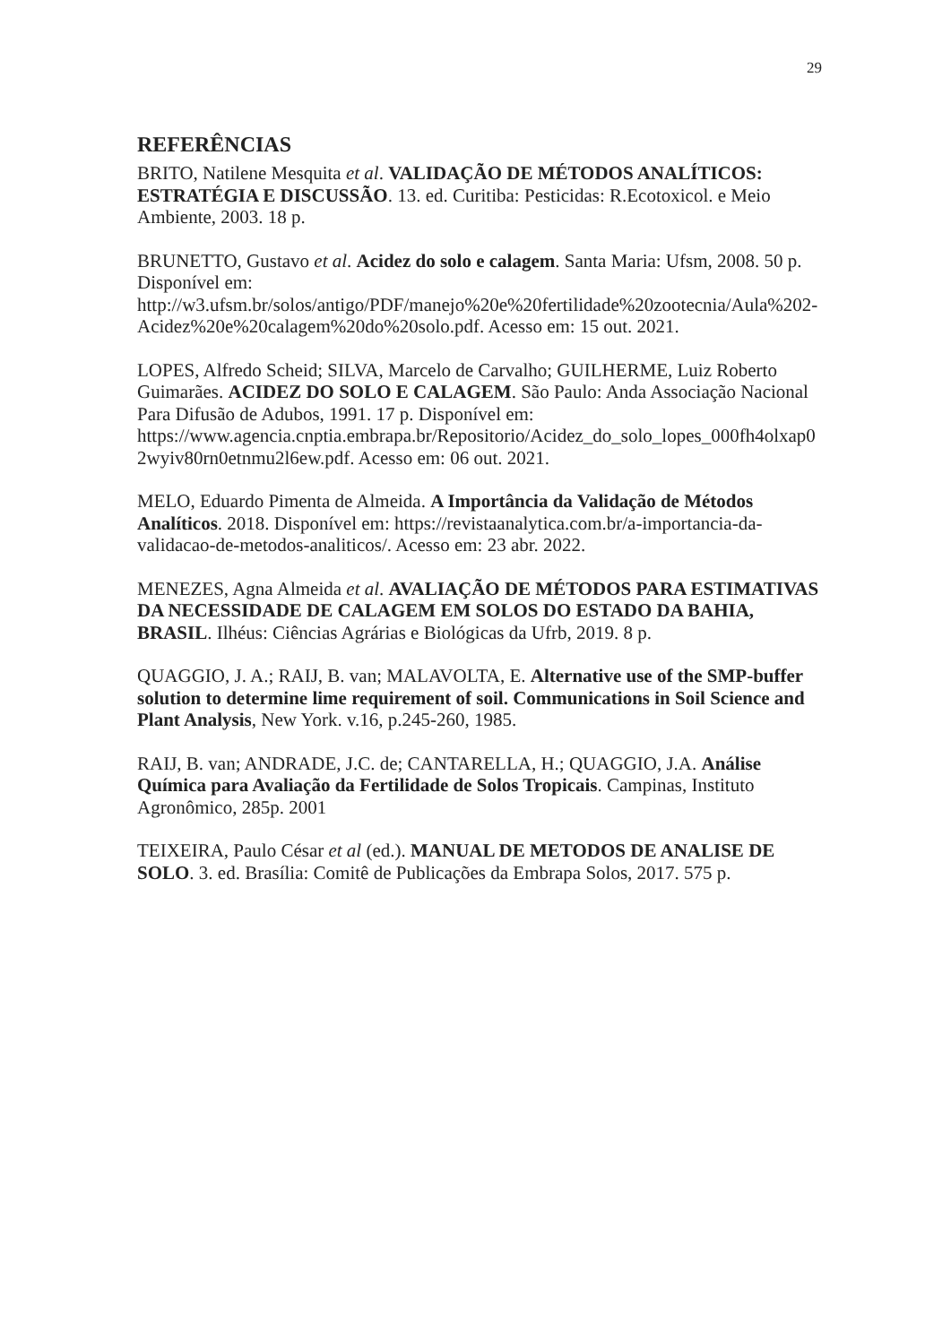29
REFERÊNCIAS
BRITO, Natilene Mesquita et al. VALIDAÇÃO DE MÉTODOS ANALÍTICOS: ESTRATÉGIA E DISCUSSÃO. 13. ed. Curitiba: Pesticidas: R.Ecotoxicol. e Meio Ambiente, 2003. 18 p.
BRUNETTO, Gustavo et al. Acidez do solo e calagem. Santa Maria: Ufsm, 2008. 50 p. Disponível em: http://w3.ufsm.br/solos/antigo/PDF/manejo%20e%20fertilidade%20zootecnia/Aula%202-Acidez%20e%20calagem%20do%20solo.pdf. Acesso em: 15 out. 2021.
LOPES, Alfredo Scheid; SILVA, Marcelo de Carvalho; GUILHERME, Luiz Roberto Guimarães. ACIDEZ DO SOLO E CALAGEM. São Paulo: Anda Associação Nacional Para Difusão de Adubos, 1991. 17 p. Disponível em: https://www.agencia.cnptia.embrapa.br/Repositorio/Acidez_do_solo_lopes_000fh4olxap02wyiv80rn0etnmu2l6ew.pdf. Acesso em: 06 out. 2021.
MELO, Eduardo Pimenta de Almeida. A Importância da Validação de Métodos Analíticos. 2018. Disponível em: https://revistaanalytica.com.br/a-importancia-da-validacao-de-metodos-analiticos/. Acesso em: 23 abr. 2022.
MENEZES, Agna Almeida et al. AVALIAÇÃO DE MÉTODOS PARA ESTIMATIVAS DA NECESSIDADE DE CALAGEM EM SOLOS DO ESTADO DA BAHIA, BRASIL. Ilhéus: Ciências Agrárias e Biológicas da Ufrb, 2019. 8 p.
QUAGGIO, J. A.; RAIJ, B. van; MALAVOLTA, E. Alternative use of the SMP-buffer solution to determine lime requirement of soil. Communications in Soil Science and Plant Analysis, New York. v.16, p.245-260, 1985.
RAIJ, B. van; ANDRADE, J.C. de; CANTARELLA, H.; QUAGGIO, J.A. Análise Química para Avaliação da Fertilidade de Solos Tropicais. Campinas, Instituto Agronômico, 285p. 2001
TEIXEIRA, Paulo César et al (ed.). MANUAL DE METODOS DE ANALISE DE SOLO. 3. ed. Brasília: Comitê de Publicações da Embrapa Solos, 2017. 575 p.